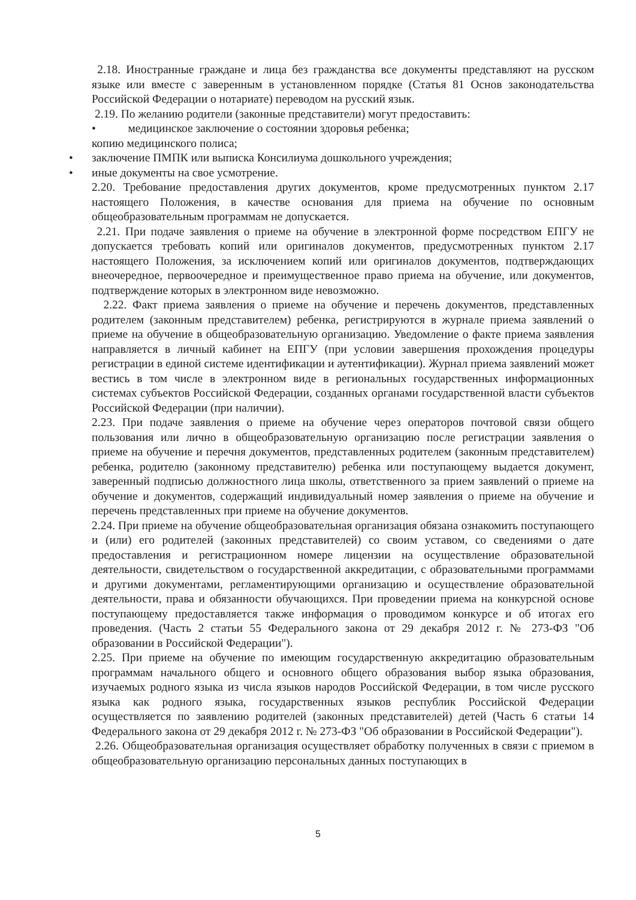2.18. Иностранные граждане и лица без гражданства все документы представляют на русском языке или вместе с заверенным в установленном порядке (Статья 81 Основ законодательства Российской Федерации о нотариате) переводом на русский язык.
2.19. По желанию родители (законные представители) могут предоставить:
• медицинское заключение о состоянии здоровья ребенка;
копию медицинского полиса;
• заключение ПМПК или выписка Консилиума дошкольного учреждения;
• иные документы на свое усмотрение.
2.20. Требование предоставления других документов, кроме предусмотренных пунктом 2.17 настоящего Положения, в качестве основания для приема на обучение по основным общеобразовательным программам не допускается.
2.21. При подаче заявления о приеме на обучение в электронной форме посредством ЕПГУ не допускается требовать копий или оригиналов документов, предусмотренных пунктом 2.17 настоящего Положения, за исключением копий или оригиналов документов, подтверждающих внеочередное, первоочередное и преимущественное право приема на обучение, или документов, подтверждение которых в электронном виде невозможно.
2.22. Факт приема заявления о приеме на обучение и перечень документов, представленных родителем (законным представителем) ребенка, регистрируются в журнале приема заявлений о приеме на обучение в общеобразовательную организацию. Уведомление о факте приема заявления направляется в личный кабинет на ЕПГУ (при условии завершения прохождения процедуры регистрации в единой системе идентификации и аутентификации). Журнал приема заявлений может вестись в том числе в электронном виде в региональных государственных информационных системах субъектов Российской Федерации, созданных органами государственной власти субъектов Российской Федерации (при наличии).
2.23. При подаче заявления о приеме на обучение через операторов почтовой связи общего пользования или лично в общеобразовательную организацию после регистрации заявления о приеме на обучение и перечня документов, представленных родителем (законным представителем) ребенка, родителю (законному представителю) ребенка или поступающему выдается документ, заверенный подписью должностного лица школы, ответственного за прием заявлений о приеме на обучение и документов, содержащий индивидуальный номер заявления о приеме на обучение и перечень представленных при приеме на обучение документов.
2.24. При приеме на обучение общеобразовательная организация обязана ознакомить поступающего и (или) его родителей (законных представителей) со своим уставом, со сведениями о дате предоставления и регистрационном номере лицензии на осуществление образовательной деятельности, свидетельством о государственной аккредитации, с образовательными программами и другими документами, регламентирующими организацию и осуществление образовательной деятельности, права и обязанности обучающихся. При проведении приема на конкурсной основе поступающему предоставляется также информация о проводимом конкурсе и об итогах его проведения. (Часть 2 статьи 55 Федерального закона от 29 декабря 2012 г. № 273-ФЗ "Об образовании в Российской Федерации").
2.25. При приеме на обучение по имеющим государственную аккредитацию образовательным программам начального общего и основного общего образования выбор языка образования, изучаемых родного языка из числа языков народов Российской Федерации, в том числе русского языка как родного языка, государственных языков республик Российской Федерации осуществляется по заявлению родителей (законных представителей) детей (Часть 6 статьи 14 Федерального закона от 29 декабря 2012 г. № 273-ФЗ "Об образовании в Российской Федерации").
2.26. Общеобразовательная организация осуществляет обработку полученных в связи с приемом в общеобразовательную организацию персональных данных поступающих в
5